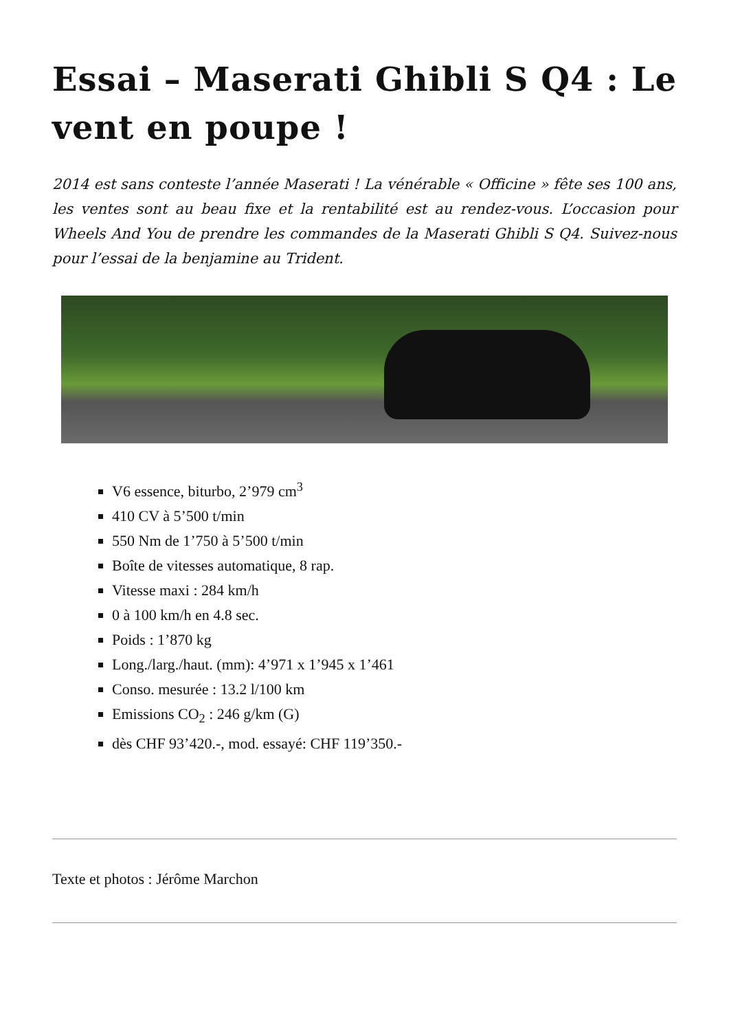Essai – Maserati Ghibli S Q4 : Le vent en poupe !
2014 est sans conteste l’année Maserati ! La vénérable « Officine » fête ses 100 ans, les ventes sont au beau fixe et la rentabilité est au rendez-vous. L’occasion pour Wheels And You de prendre les commandes de la Maserati Ghibli S Q4. Suivez-nous pour l’essai de la benjamine au Trident.
V6 essence, biturbo, 2’979 cm<sup>3</sup>
410 CV à 5’500 t/min
550 Nm de 1’750 à 5’500 t/min
Boîte de vitesses automatique, 8 rap.
Vitesse maxi : 284 km/h
0 à 100 km/h en 4.8 sec.
Poids : 1’870 kg
Long./larg./haut. (mm): 4’971 x 1’945 x 1’461
Conso. mesurée : 13.2 l/100 km
Emissions CO<sub>2</sub> : 246 g/km (G)
dès CHF 93’420.-, mod. essayé: CHF 119’350.-
Texte et photos : Jérôme Marchon